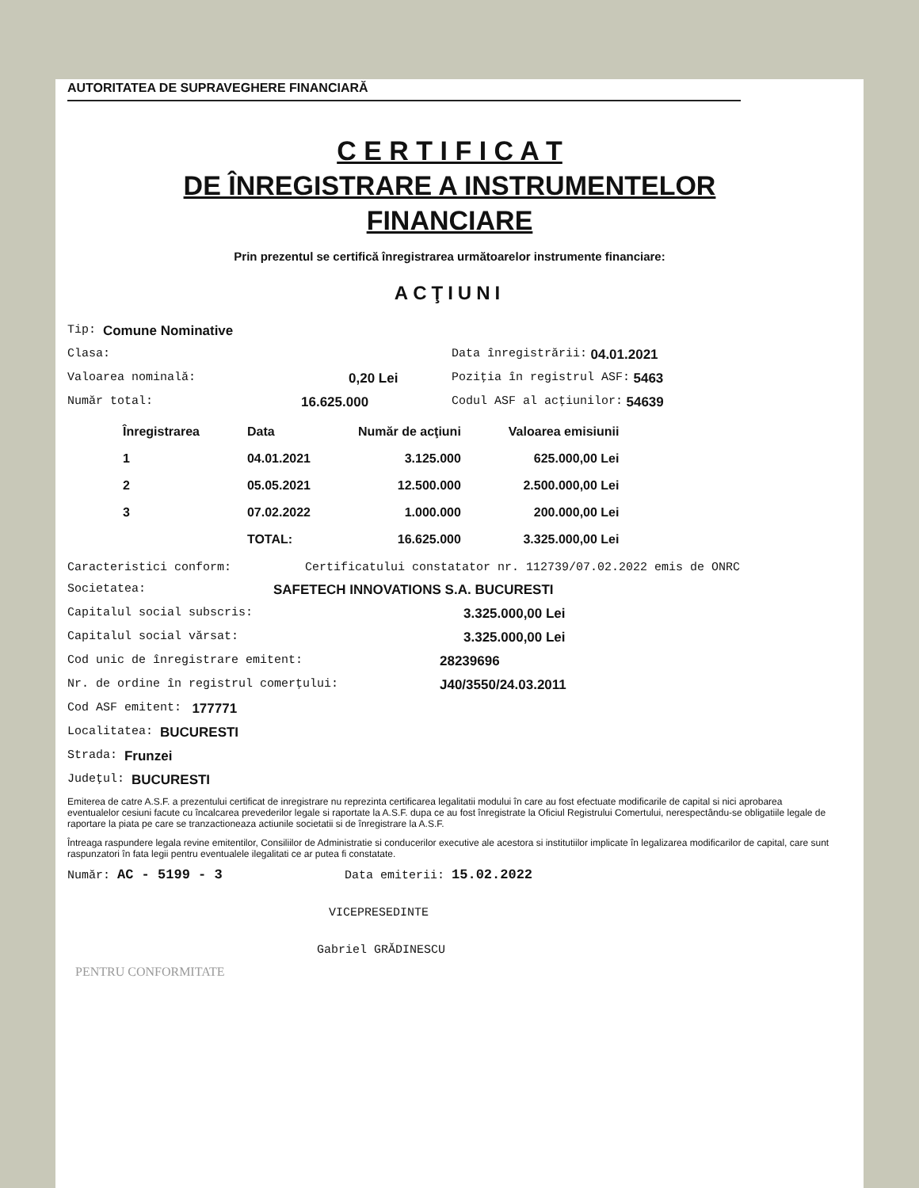AUTORITATEA DE SUPRAVEGHERE FINANCIARĂ
C E R T I F I C A T
DE ÎNREGISTRARE A INSTRUMENTELOR
FINANCIARE
Prin prezentul se certifică înregistrarea următoarelor instrumente financiare:
ACŢIUNI
Tip: Comune Nominative
Clasa: Data înregistrării: 04.01.2021
Valoarea nominală: 0,20 Lei Poziţia în registrul ASF: 5463
Număr total: 16.625.000 Codul ASF al acţiunilor: 54639
| Înregistrarea | Data | Număr de acţiuni | Valoarea emisiunii |
| --- | --- | --- | --- |
| 1 | 04.01.2021 | 3.125.000 | 625.000,00 Lei |
| 2 | 05.05.2021 | 12.500.000 | 2.500.000,00 Lei |
| 3 | 07.02.2022 | 1.000.000 | 200.000,00 Lei |
| | TOTAL: | 16.625.000 | 3.325.000,00 Lei |
Caracteristici conform: Certificatului constatator nr. 112739/07.02.2022 emis de ONRC
Societatea: SAFETECH INNOVATIONS S.A. BUCURESTI
Capitalul social subscris: 3.325.000,00 Lei
Capitalul social vărsat: 3.325.000,00 Lei
Cod unic de înregistrare emitent: 28239696
Nr. de ordine în registrul comerţului: J40/3550/24.03.2011
Cod ASF emitent: 177771
Localitatea: BUCURESTI
Strada: Frunzei
Judeţul: BUCURESTI
Emiterea de catre A.S.F. a prezentului certificat de inregistrare nu reprezinta certificarea legalitatii modului în care au fost efectuate modificarile de capital si nici aprobarea eventualelor cesiuni facute cu încalcarea prevederilor legale si raportate la A.S.F. dupa ce au fost înregistrate la Oficiul Registrului Comertului, nerespectându-se obligatiile legale de raportare la piata pe care se tranzactioneaza actiunile societatii si de înregistrare la A.S.F.
Întreaga raspundere legala revine emitentilor, Consiliilor de Administratie si conducerilor executive ale acestora si institutiilor implicate în legalizarea modificarilor de capital, care sunt raspunzatori în fata legii pentru eventualele ilegalitati ce ar putea fi constatate.
Număr: AC - 5199 - 3 Data emiterii: 15.02.2022
VICEPRESEDINTE
Gabriel GRĂDINESCU
PENTRU CONFORMITATE